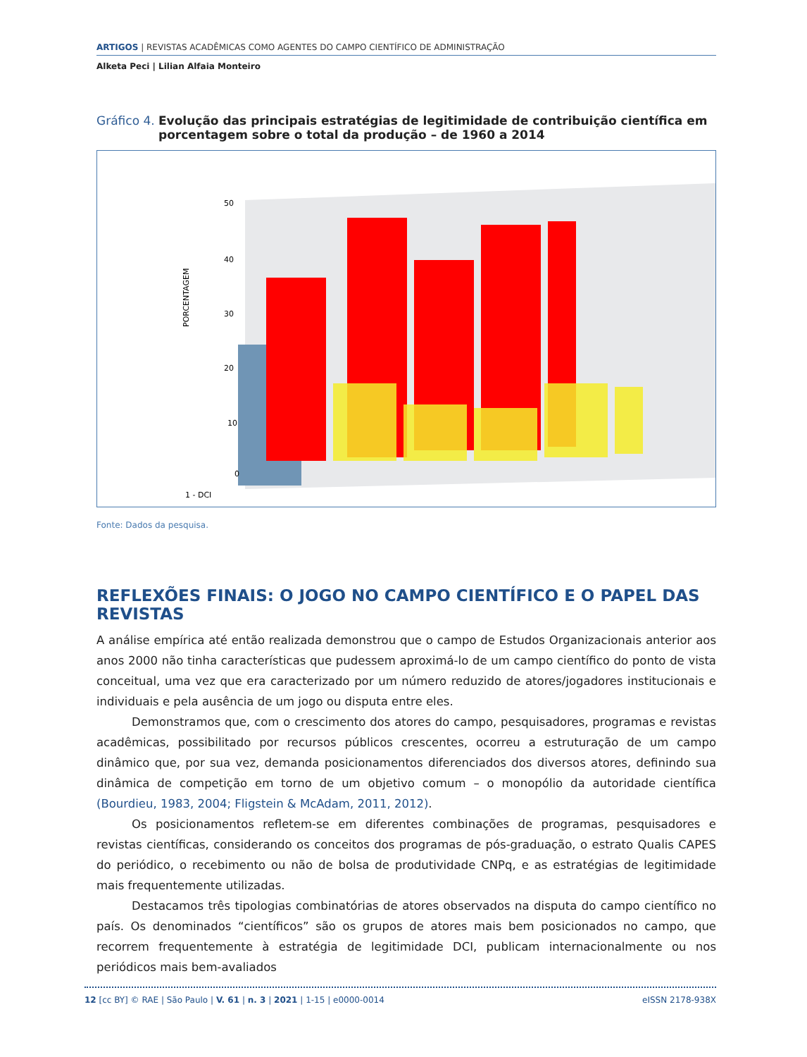ARTIGOS | REVISTAS ACADÊMICAS COMO AGENTES DO CAMPO CIENTÍFICO DE ADMINISTRAÇÃO
Alketa Peci | Lilian Alfaia Monteiro
Gráfico 4.
Evolução das principais estratégias de legitimidade de contribuição científica em porcentagem sobre o total da produção – de 1960 a 2014
PORCENTAGEM
50
40
30
20
10
0
1 - DCI
Fonte: Dados da pesquisa.
REFLEXÕES FINAIS: O JOGO NO CAMPO CIENTÍFICO E O PAPEL DAS REVISTAS
A análise empírica até então realizada demonstrou que o campo de Estudos Organizacionais anterior aos anos 2000 não tinha características que pudessem aproximá-lo de um campo científico do ponto de vista conceitual, uma vez que era caracterizado por um número reduzido de atores/jogadores institucionais e individuais e pela ausência de um jogo ou disputa entre eles.
Demonstramos que, com o crescimento dos atores do campo, pesquisadores, programas e revistas acadêmicas, possibilitado por recursos públicos crescentes, ocorreu a estruturação de um campo dinâmico que, por sua vez, demanda posicionamentos diferenciados dos diversos atores, definindo sua dinâmica de competição em torno de um objetivo comum – o monopólio da autoridade científica (Bourdieu, 1983, 2004; Fligstein & McAdam, 2011, 2012).
Os posicionamentos refletem-se em diferentes combinações de programas, pesquisadores e revistas científicas, considerando os conceitos dos programas de pós-graduação, o estrato Qualis CAPES do periódico, o recebimento ou não de bolsa de produtividade CNPq, e as estratégias de legitimidade mais frequentemente utilizadas.
Destacamos três tipologias combinatórias de atores observados na disputa do campo científico no país. Os denominados “científicos” são os grupos de atores mais bem posicionados no campo, que recorrem frequentemente à estratégia de legitimidade DCI, publicam internacionalmente ou nos periódicos mais bem-avaliados
12 [cc BY] © RAE | São Paulo | V. 61 | n. 3 | 2021 | 1-15 | e0000-0014 eISSN 2178-938X